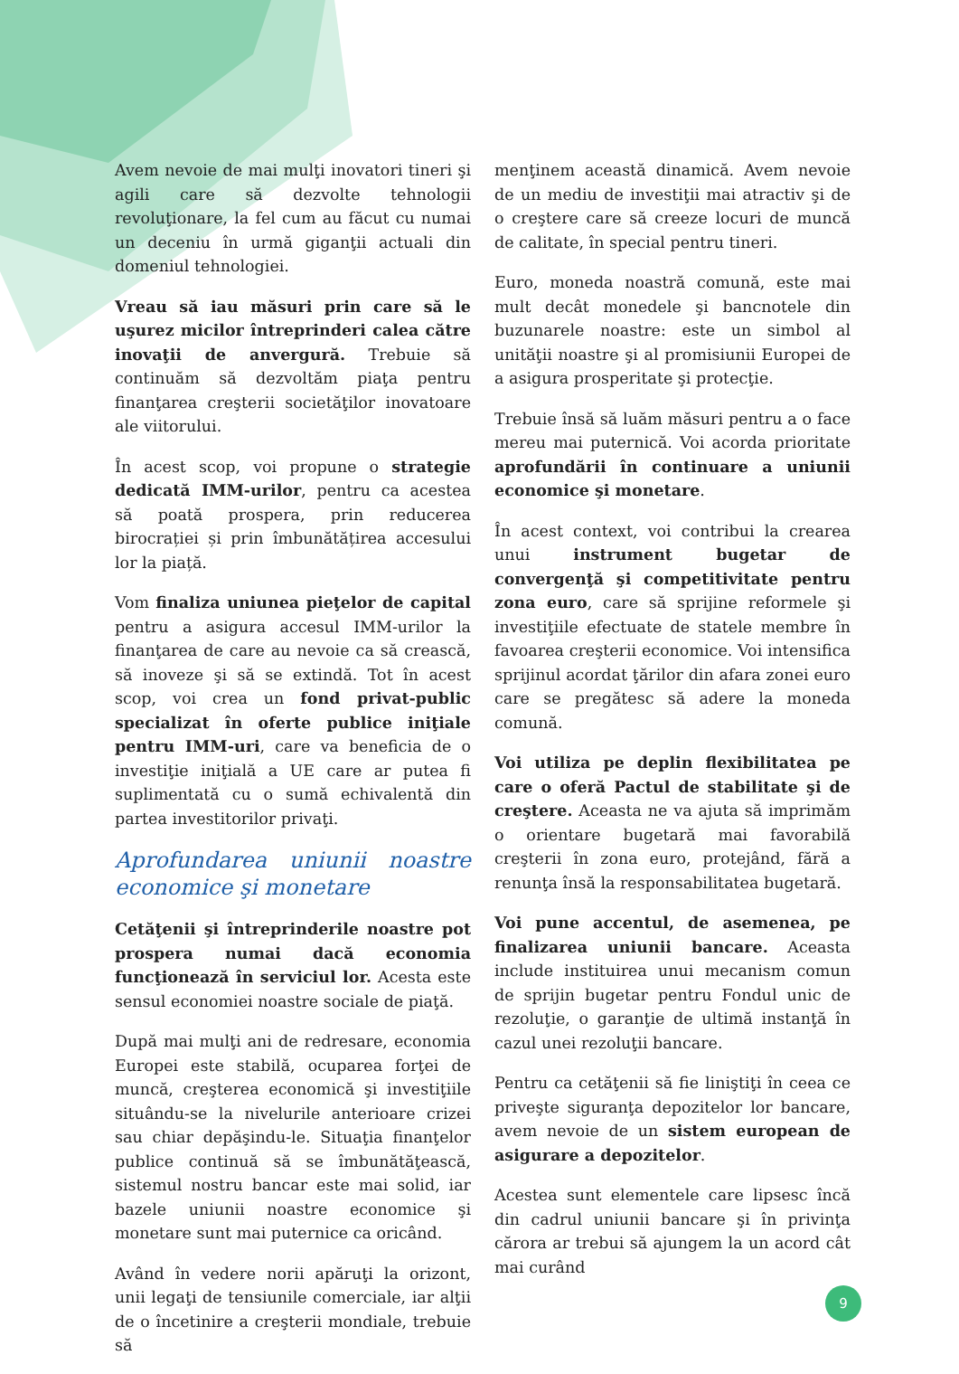Avem nevoie de mai mulţi inovatori tineri şi agili care să dezvolte tehnologii revoluţionare, la fel cum au făcut cu numai un deceniu în urmă giganţii actuali din domeniul tehnologiei.
Vreau să iau măsuri prin care să le uşurez micilor întreprinderi calea către inovaţii de anvergură. Trebuie să continuăm să dezvoltăm piaţa pentru finanţarea creşterii societăţilor inovatoare ale viitorului.
În acest scop, voi propune o strategie dedicată IMM-urilor, pentru ca acestea să poată prospera, prin reducerea birocrației și prin îmbunătățirea accesului lor la piață.
Vom finaliza uniunea pieţelor de capital pentru a asigura accesul IMM-urilor la finanţarea de care au nevoie ca să crească, să inoveze şi să se extindă. Tot în acest scop, voi crea un fond privat-public specializat în oferte publice iniţiale pentru IMM-uri, care va beneficia de o investiţie iniţială a UE care ar putea fi suplimentată cu o sumă echivalentă din partea investitorilor privaţi.
Aprofundarea uniunii noastre economice şi monetare
Cetăţenii şi întreprinderile noastre pot prospera numai dacă economia funcţionează în serviciul lor. Acesta este sensul economiei noastre sociale de piaţă.
După mai mulţi ani de redresare, economia Europei este stabilă, ocuparea forţei de muncă, creşterea economică şi investiţiile situându-se la nivelurile anterioare crizei sau chiar depăşindu-le. Situaţia finanţelor publice continuă să se îmbunătăţească, sistemul nostru bancar este mai solid, iar bazele uniunii noastre economice şi monetare sunt mai puternice ca oricând.
Având în vedere norii apăruţi la orizont, unii legaţi de tensiunile comerciale, iar alţii de o încetinire a creşterii mondiale, trebuie să
menţinem această dinamică. Avem nevoie de un mediu de investiţii mai atractiv şi de o creştere care să creeze locuri de muncă de calitate, în special pentru tineri.
Euro, moneda noastră comună, este mai mult decât monedele şi bancnotele din buzunarele noastre: este un simbol al unităţii noastre şi al promisiunii Europei de a asigura prosperitate şi protecţie.
Trebuie însă să luăm măsuri pentru a o face mereu mai puternică. Voi acorda prioritate aprofundării în continuare a uniunii economice şi monetare.
În acest context, voi contribui la crearea unui instrument bugetar de convergenţă şi competitivitate pentru zona euro, care să sprijine reformele şi investiţiile efectuate de statele membre în favoarea creşterii economice. Voi intensifica sprijinul acordat ţărilor din afara zonei euro care se pregătesc să adere la moneda comună.
Voi utiliza pe deplin flexibilitatea pe care o oferă Pactul de stabilitate şi de creştere. Aceasta ne va ajuta să imprimăm o orientare bugetară mai favorabilă creşterii în zona euro, protejând, fără a renunţa însă la responsabilitatea bugetară.
Voi pune accentul, de asemenea, pe finalizarea uniunii bancare. Aceasta include instituirea unui mecanism comun de sprijin bugetar pentru Fondul unic de rezoluţie, o garanţie de ultimă instanţă în cazul unei rezoluţii bancare.
Pentru ca cetăţenii să fie liniştiţi în ceea ce priveşte siguranţa depozitelor lor bancare, avem nevoie de un sistem european de asigurare a depozitelor.
Acestea sunt elementele care lipsesc încă din cadrul uniunii bancare şi în privinţa cărora ar trebui să ajungem la un acord cât mai curând
9